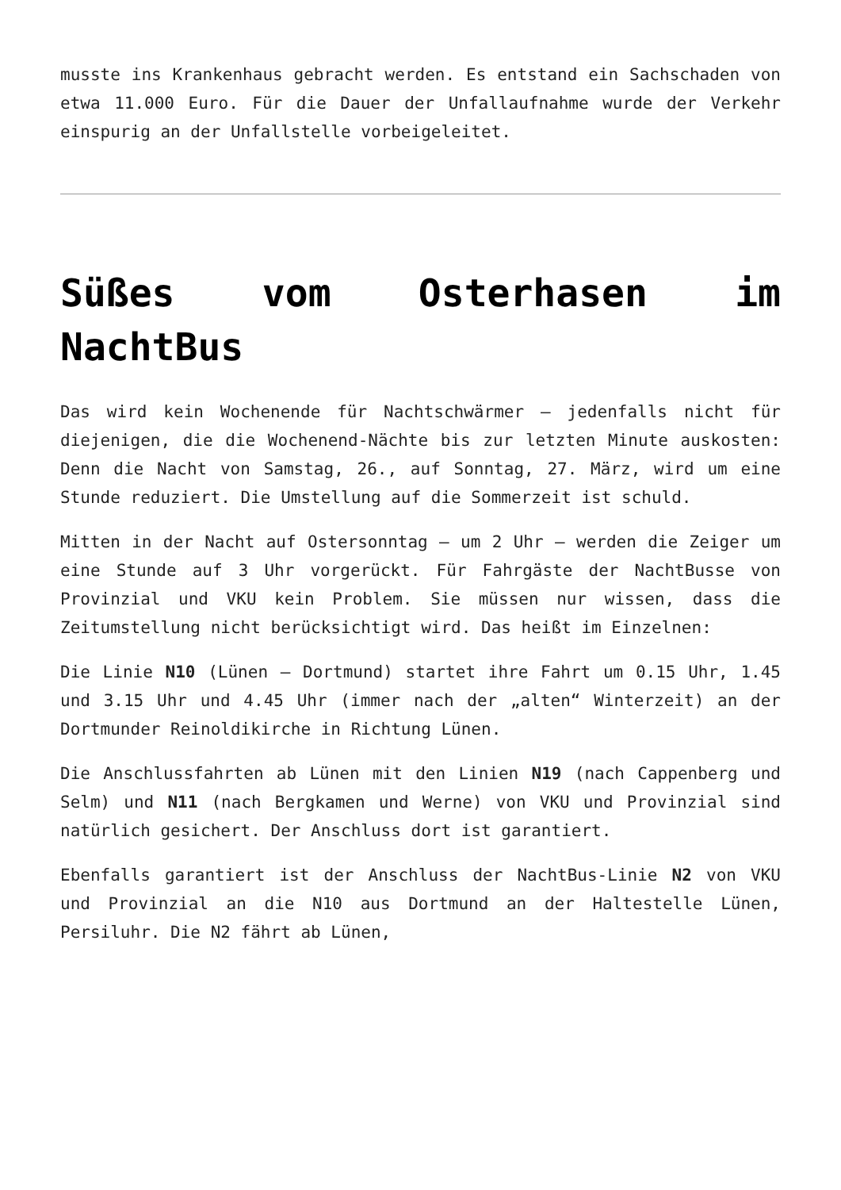musste ins Krankenhaus gebracht werden. Es entstand ein Sachschaden von etwa 11.000 Euro. Für die Dauer der Unfallaufnahme wurde der Verkehr einspurig an der Unfallstelle vorbeigeleitet.
Süßes vom Osterhasen im NachtBus
Das wird kein Wochenende für Nachtschwärmer – jedenfalls nicht für diejenigen, die die Wochenend-Nächte bis zur letzten Minute auskosten: Denn die Nacht von Samstag, 26., auf Sonntag, 27. März, wird um eine Stunde reduziert. Die Umstellung auf die Sommerzeit ist schuld.
Mitten in der Nacht auf Ostersonntag – um 2 Uhr – werden die Zeiger um eine Stunde auf 3 Uhr vorgerückt. Für Fahrgäste der NachtBusse von Provinzial und VKU kein Problem. Sie müssen nur wissen, dass die Zeitumstellung nicht berücksichtigt wird. Das heißt im Einzelnen:
Die Linie N10 (Lünen – Dortmund) startet ihre Fahrt um 0.15 Uhr, 1.45 und 3.15 Uhr und 4.45 Uhr (immer nach der „alten“ Winterzeit) an der Dortmunder Reinoldikirche in Richtung Lünen.
Die Anschlussfahrten ab Lünen mit den Linien N19 (nach Cappenberg und Selm) und N11 (nach Bergkamen und Werne) von VKU und Provinzial sind natürlich gesichert. Der Anschluss dort ist garantiert.
Ebenfalls garantiert ist der Anschluss der NachtBus-Linie N2 von VKU und Provinzial an die N10 aus Dortmund an der Haltestelle Lünen, Persiluhr. Die N2 fährt ab Lünen,